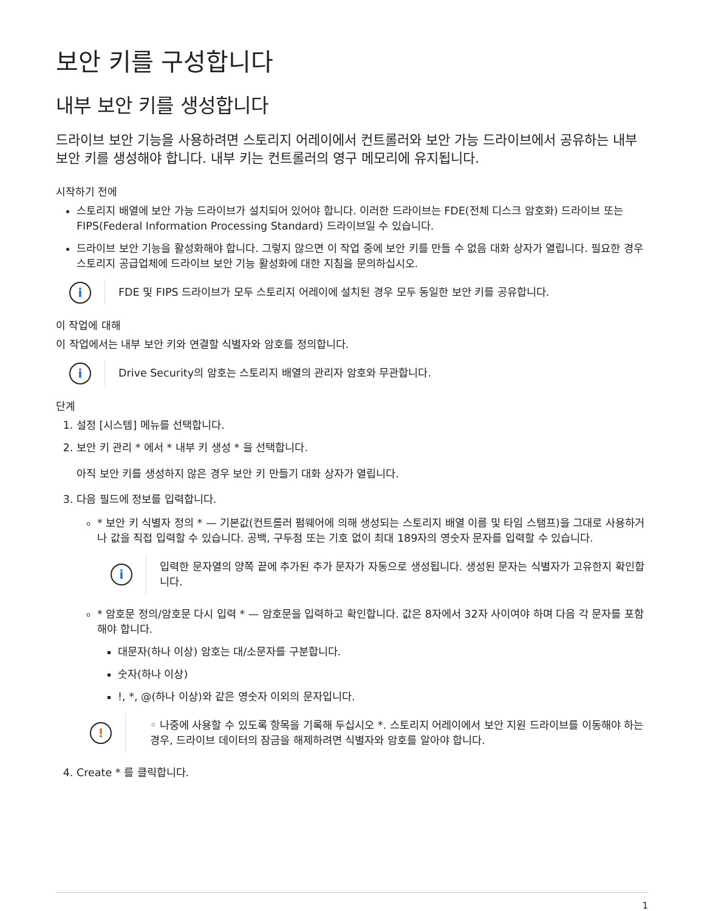보안 키를 구성합니다
내부 보안 키를 생성합니다
드라이브 보안 기능을 사용하려면 스토리지 어레이에서 컨트롤러와 보안 가능 드라이브에서 공유하는 내부 보안 키를 생성해야 합니다. 내부 키는 컨트롤러의 영구 메모리에 유지됩니다.
시작하기 전에
스토리지 배열에 보안 가능 드라이브가 설치되어 있어야 합니다. 이러한 드라이브는 FDE(전체 디스크 암호화) 드라이브 또는 FIPS(Federal Information Processing Standard) 드라이브일 수 있습니다.
드라이브 보안 기능을 활성화해야 합니다. 그렇지 않으면 이 작업 중에 보안 키를 만들 수 없음 대화 상자가 열립니다. 필요한 경우 스토리지 공급업체에 드라이브 보안 기능 활성화에 대한 지침을 문의하십시오.
i
FDE 및 FIPS 드라이브가 모두 스토리지 어레이에 설치된 경우 모두 동일한 보안 키를 공유합니다.
이 작업에 대해
이 작업에서는 내부 보안 키와 연결할 식별자와 암호를 정의합니다.
i
Drive Security의 암호는 스토리지 배열의 관리자 암호와 무관합니다.
단계
1. 설정 [시스템] 메뉴를 선택합니다.
2. 보안 키 관리 * 에서 * 내부 키 생성 * 을 선택합니다.
아직 보안 키를 생성하지 않은 경우 보안 키 만들기 대화 상자가 열립니다.
3. 다음 필드에 정보를 입력합니다.
* 보안 키 식별자 정의 * — 기본값(컨트롤러 펌웨어에 의해 생성되는 스토리지 배열 이름 및 타임 스탬프)을 그대로 사용하거나 값을 직접 입력할 수 있습니다. 공백, 구두점 또는 기호 없이 최대 189자의 영숫자 문자를 입력할 수 있습니다.
i
입력한 문자열의 양쪽 끝에 추가된 추가 문자가 자동으로 생성됩니다. 생성된 문자는 식별자가 고유한지 확인합니다.
* 암호문 정의/암호문 다시 입력 * — 암호문을 입력하고 확인합니다. 값은 8자에서 32자 사이여야 하며 다음 각 문자를 포함해야 합니다.
대문자(하나 이상) 암호는 대/소문자를 구분합니다.
숫자(하나 이상)
!, *, @(하나 이상)와 같은 영숫자 이외의 문자입니다.
!
◦ 나중에 사용할 수 있도록 항목을 기록해 두십시오 *. 스토리지 어레이에서 보안 지원 드라이브를 이동해야 하는 경우, 드라이브 데이터의 잠금을 해제하려면 식별자와 암호를 알아야 합니다.
4. Create * 를 클릭합니다.
1